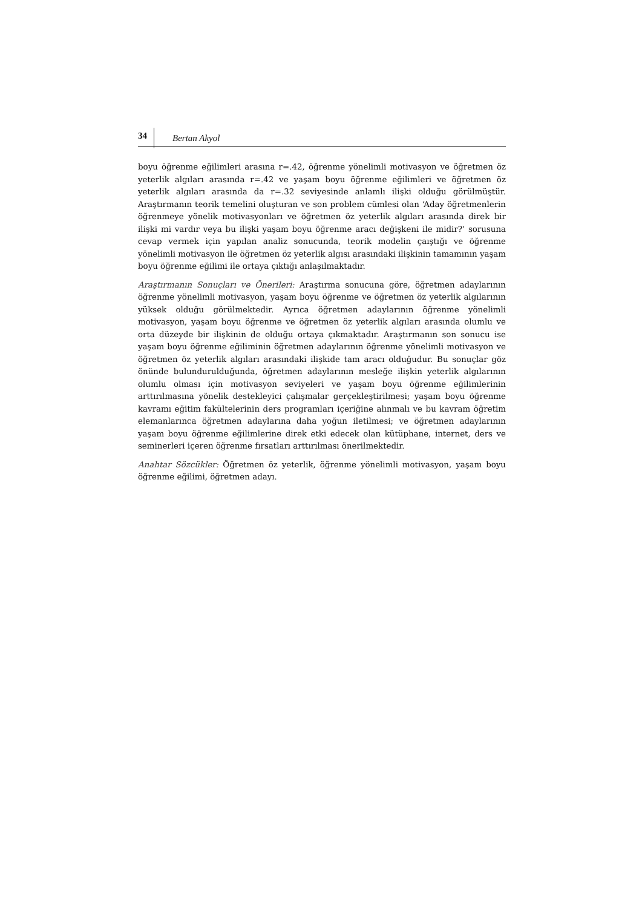34 Bertan Akyol
boyu öğrenme eğilimleri arasına r=.42, öğrenme yönelimli motivasyon ve öğretmen öz yeterlik algıları arasında r=.42 ve yaşam boyu öğrenme eğilimleri ve öğretmen öz yeterlik algıları arasında da r=.32 seviyesinde anlamlı ilişki olduğu görülmüştür. Araştırmanın teorik temelini oluşturan ve son problem cümlesi olan ‘Aday öğretmenlerin öğrenmeye yönelik motivasyonları ve öğretmen öz yeterlik algıları arasında direk bir ilişki mi vardır veya bu ilişki yaşam boyu öğrenme aracı değişkeni ile midir?’ sorusuna cevap vermek için yapılan analiz sonucunda, teorik modelin çaıştığı ve öğrenme yönelimli motivasyon ile öğretmen öz yeterlik algısı arasındaki ilişkinin tamamının yaşam boyu öğrenme eğilimi ile ortaya çıktığı anlaşılmaktadır.
Araştırmanın Sonuçları ve Önerileri: Araştırma sonucuna göre, öğretmen adaylarının öğrenme yönelimli motivasyon, yaşam boyu öğrenme ve öğretmen öz yeterlik algılarının yüksek olduğu görülmektedir. Ayrıca öğretmen adaylarının öğrenme yönelimli motivasyon, yaşam boyu öğrenme ve öğretmen öz yeterlik algıları arasında olumlu ve orta düzeyde bir ilişkinin de olduğu ortaya çıkmaktadır. Araştırmanın son sonucu ise yaşam boyu öğrenme eğiliminin öğretmen adaylarının öğrenme yönelimli motivasyon ve öğretmen öz yeterlik algıları arasındaki ilişkide tam aracı olduğudur. Bu sonuçlar göz önünde bulundurulduğunda, öğretmen adaylarının mesleğe ilişkin yeterlik algılarının olumlu olması için motivasyon seviyeleri ve yaşam boyu öğrenme eğilimlerinin arttırılmasına yönelik destekleyici çalışmalar gerçekleştirilmesi; yaşam boyu öğrenme kavramı eğitim fakültelerinin ders programları içeriğine alınmalı ve bu kavram öğretim elemanlarınca öğretmen adaylarına daha yoğun iletilmesi; ve öğretmen adaylarının yaşam boyu öğrenme eğilimlerine direk etki edecek olan kütüphane, internet, ders ve seminerleri içeren öğrenme fırsatları arttırılması önerilmektedir.
Anahtar Sözcükler: Öğretmen öz yeterlik, öğrenme yönelimli motivasyon, yaşam boyu öğrenme eğilimi, öğretmen adayı.